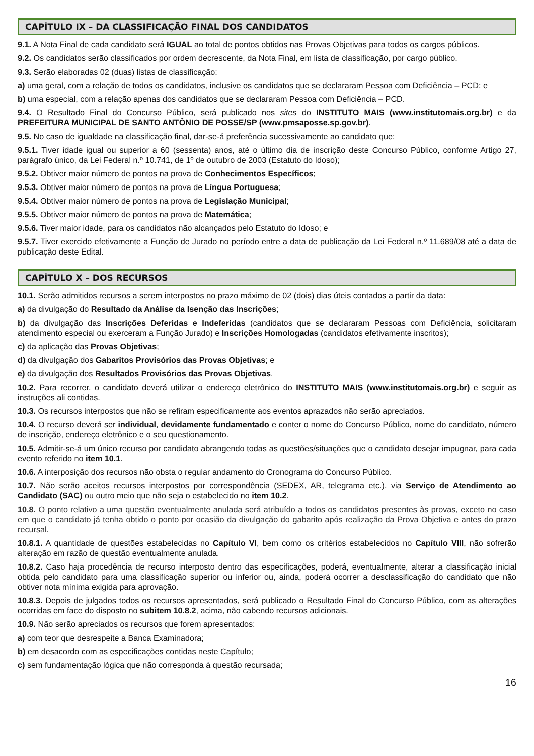CAPÍTULO IX – DA CLASSIFICAÇÃO FINAL DOS CANDIDATOS
9.1. A Nota Final de cada candidato será IGUAL ao total de pontos obtidos nas Provas Objetivas para todos os cargos públicos.
9.2. Os candidatos serão classificados por ordem decrescente, da Nota Final, em lista de classificação, por cargo público.
9.3. Serão elaboradas 02 (duas) listas de classificação:
a) uma geral, com a relação de todos os candidatos, inclusive os candidatos que se declararam Pessoa com Deficiência – PCD; e
b) uma especial, com a relação apenas dos candidatos que se declararam Pessoa com Deficiência – PCD.
9.4. O Resultado Final do Concurso Público, será publicado nos sites do INSTITUTO MAIS (www.institutomais.org.br) e da PREFEITURA MUNICIPAL DE SANTO ANTÔNIO DE POSSE/SP (www.pmsaposse.sp.gov.br).
9.5. No caso de igualdade na classificação final, dar-se-á preferência sucessivamente ao candidato que:
9.5.1. Tiver idade igual ou superior a 60 (sessenta) anos, até o último dia de inscrição deste Concurso Público, conforme Artigo 27, parágrafo único, da Lei Federal n.º 10.741, de 1º de outubro de 2003 (Estatuto do Idoso);
9.5.2. Obtiver maior número de pontos na prova de Conhecimentos Específicos;
9.5.3. Obtiver maior número de pontos na prova de Língua Portuguesa;
9.5.4. Obtiver maior número de pontos na prova de Legislação Municipal;
9.5.5. Obtiver maior número de pontos na prova de Matemática;
9.5.6. Tiver maior idade, para os candidatos não alcançados pelo Estatuto do Idoso; e
9.5.7. Tiver exercido efetivamente a Função de Jurado no período entre a data de publicação da Lei Federal n.º 11.689/08 até a data de publicação deste Edital.
CAPÍTULO X – DOS RECURSOS
10.1. Serão admitidos recursos a serem interpostos no prazo máximo de 02 (dois) dias úteis contados a partir da data:
a) da divulgação do Resultado da Análise da Isenção das Inscrições;
b) da divulgação das Inscrições Deferidas e Indeferidas (candidatos que se declararam Pessoas com Deficiência, solicitaram atendimento especial ou exerceram a Função Jurado) e Inscrições Homologadas (candidatos efetivamente inscritos);
c) da aplicação das Provas Objetivas;
d) da divulgação dos Gabaritos Provisórios das Provas Objetivas; e
e) da divulgação dos Resultados Provisórios das Provas Objetivas.
10.2. Para recorrer, o candidato deverá utilizar o endereço eletrônico do INSTITUTO MAIS (www.institutomais.org.br) e seguir as instruções ali contidas.
10.3. Os recursos interpostos que não se refiram especificamente aos eventos aprazados não serão apreciados.
10.4. O recurso deverá ser individual, devidamente fundamentado e conter o nome do Concurso Público, nome do candidato, número de inscrição, endereço eletrônico e o seu questionamento.
10.5. Admitir-se-á um único recurso por candidato abrangendo todas as questões/situações que o candidato desejar impugnar, para cada evento referido no item 10.1.
10.6. A interposição dos recursos não obsta o regular andamento do Cronograma do Concurso Público.
10.7. Não serão aceitos recursos interpostos por correspondência (SEDEX, AR, telegrama etc.), via Serviço de Atendimento ao Candidato (SAC) ou outro meio que não seja o estabelecido no item 10.2.
10.8. O ponto relativo a uma questão eventualmente anulada será atribuído a todos os candidatos presentes às provas, exceto no caso em que o candidato já tenha obtido o ponto por ocasião da divulgação do gabarito após realização da Prova Objetiva e antes do prazo recursal.
10.8.1. A quantidade de questões estabelecidas no Capítulo VI, bem como os critérios estabelecidos no Capítulo VIII, não sofrerão alteração em razão de questão eventualmente anulada.
10.8.2. Caso haja procedência de recurso interposto dentro das especificações, poderá, eventualmente, alterar a classificação inicial obtida pelo candidato para uma classificação superior ou inferior ou, ainda, poderá ocorrer a desclassificação do candidato que não obtiver nota mínima exigida para aprovação.
10.8.3. Depois de julgados todos os recursos apresentados, será publicado o Resultado Final do Concurso Público, com as alterações ocorridas em face do disposto no subitem 10.8.2, acima, não cabendo recursos adicionais.
10.9. Não serão apreciados os recursos que forem apresentados:
a) com teor que desrespeite a Banca Examinadora;
b) em desacordo com as especificações contidas neste Capítulo;
c) sem fundamentação lógica que não corresponda à questão recursada;
16